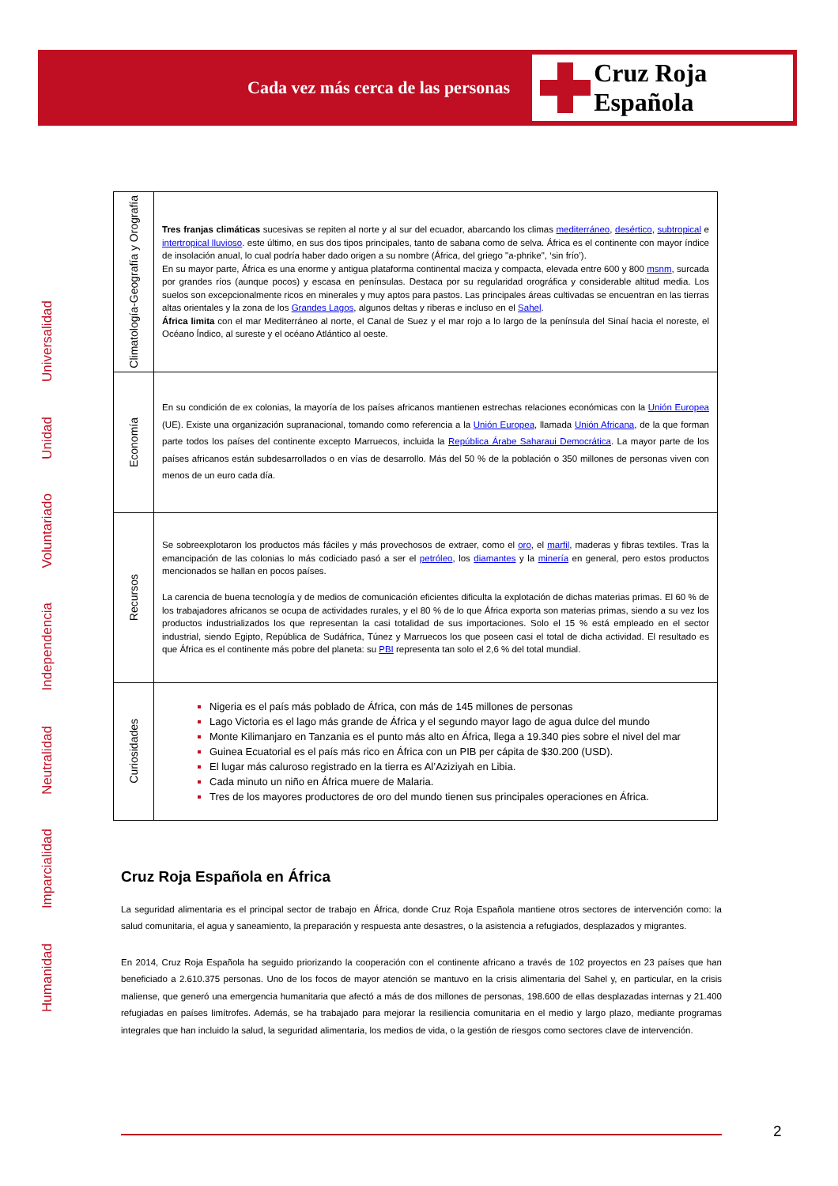Cada vez más cerca de las personas
Cruz Roja Española
Humanidad
Imparcialidad
Neutralidad
Independencia
Voluntariado
Unidad
Universalidad
| Climatología-Geografía y Orografía | Tres franjas climáticas sucesivas se repiten al norte y al sur del ecuador, abarcando los climas mediterráneo , desértico , subtropical e intertropical lluvioso . este último, en sus dos tipos principales, tanto de sabana como de selva. África es el continente con mayor índice de insolación anual, lo cual podría haber dado origen a su nombre (África, del griego "a-phrike", ‘sin frío’). En su mayor parte, África es una enorme y antigua plataforma continental maciza y compacta, elevada entre 600 y 800 msnm , surcada por grandes ríos (aunque pocos) y escasa en penínsulas. Destaca por su regularidad orográfica y considerable altitud media. Los suelos son excepcionalmente ricos en minerales y muy aptos para pastos. Las principales áreas cultivadas se encuentran en las tierras altas orientales y la zona de los Grandes Lagos , algunos deltas y riberas e incluso en el Sahel . África limita con el mar Mediterráneo al norte, el Canal de Suez y el mar rojo a lo largo de la península del Sinaí hacia el noreste, el Océano Índico, al sureste y el océano Atlántico al oeste. |
| Economía | En su condición de ex colonias, la mayoría de los países africanos mantienen estrechas relaciones económicas con la Unión Europea (UE). Existe una organización supranacional, tomando como referencia a la Unión Europea , llamada Unión Africana , de la que forman parte todos los países del continente excepto Marruecos, incluida la República Árabe Saharaui Democrática . La mayor parte de los países africanos están subdesarrollados o en vías de desarrollo. Más del 50 % de la población o 350 millones de personas viven con menos de un euro cada día. |
| Recursos | Se sobreexplotaron los productos más fáciles y más provechosos de extraer, como el oro , el marfil , maderas y fibras textiles. Tras la emancipación de las colonias lo más codiciado pasó a ser el petróleo , los diamantes y la minería en general, pero estos productos mencionados se hallan en pocos países. La carencia de buena tecnología y de medios de comunicación eficientes dificulta la explotación de dichas materias primas. El 60 % de los trabajadores africanos se ocupa de actividades rurales, y el 80 % de lo que África exporta son materias primas, siendo a su vez los productos industrializados los que representan la casi totalidad de sus importaciones. Solo el 15 % está empleado en el sector industrial, siendo Egipto, República de Sudáfrica, Túnez y Marruecos los que poseen casi el total de dicha actividad. El resultado es que África es el continente más pobre del planeta: su PBI representa tan solo el 2,6 % del total mundial. |
| Curiosidades | Nigeria es el país más poblado de África, con más de 145 millones de personas Lago Victoria es el lago más grande de África y el segundo mayor lago de agua dulce del mundo Monte Kilimanjaro en Tanzania es el punto más alto en África, llega a 19.340 pies sobre el nivel del mar Guinea Ecuatorial es el país más rico en África con un PIB per cápita de $30.200 (USD). El lugar más caluroso registrado en la tierra es Al’Aziziyah en Libia. Cada minuto un niño en África muere de Malaria. Tres de los mayores productores de oro del mundo tienen sus principales operaciones en África. |
Cruz Roja Española en África
La seguridad alimentaria es el principal sector de trabajo en África, donde Cruz Roja Española mantiene otros sectores de intervención como: la salud comunitaria, el agua y saneamiento, la preparación y respuesta ante desastres, o la asistencia a refugiados, desplazados y migrantes.
En 2014, Cruz Roja Española ha seguido priorizando la cooperación con el continente africano a través de 102 proyectos en 23 países que han beneficiado a 2.610.375 personas. Uno de los focos de mayor atención se mantuvo en la crisis alimentaria del Sahel y, en particular, en la crisis maliense, que generó una emergencia humanitaria que afectó a más de dos millones de personas, 198.600 de ellas desplazadas internas y 21.400 refugiadas en países limítrofes. Además, se ha trabajado para mejorar la resiliencia comunitaria en el medio y largo plazo, mediante programas integrales que han incluido la salud, la seguridad alimentaria, los medios de vida, o la gestión de riesgos como sectores clave de intervención.
2